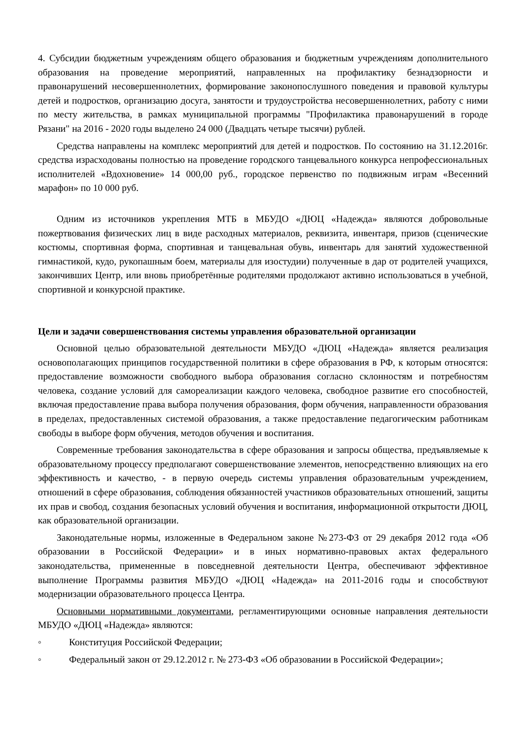4. Субсидии бюджетным учреждениям общего образования и бюджетным учреждениям дополнительного образования на проведение мероприятий, направленных на профилактику безнадзорности и правонарушений несовершеннолетних, формирование законопослушного поведения и правовой культуры детей и подростков, организацию досуга, занятости и трудоустройства несовершеннолетних, работу с ними по месту жительства, в рамках муниципальной программы "Профилактика правонарушений в городе Рязани" на 2016 - 2020 годы выделено 24 000 (Двадцать четыре тысячи) рублей.
Средства направлены на комплекс мероприятий для детей и подростков. По состоянию на 31.12.2016г. средства израсходованы полностью на проведение городского танцевального конкурса непрофессиональных исполнителей «Вдохновение» 14 000,00 руб., городское первенство по подвижным играм «Весенний марафон» по 10 000 руб.
Одним из источников укрепления МТБ в МБУДО «ДЮЦ «Надежда» являются добровольные пожертвования физических лиц в виде расходных материалов, реквизита, инвентаря, призов (сценические костюмы, спортивная форма, спортивная и танцевальная обувь, инвентарь для занятий художественной гимнастикой, кудо, рукопашным боем, материалы для изостудии) полученные в дар от родителей учащихся, закончивших Центр, или вновь приобретённые родителями продолжают активно использоваться в учебной, спортивной и конкурсной практике.
Цели и задачи совершенствования системы управления образовательной организации
Основной целью образовательной деятельности МБУДО «ДЮЦ «Надежда» является реализация основополагающих принципов государственной политики в сфере образования в РФ, к которым относятся: предоставление возможности свободного выбора образования согласно склонностям и потребностям человека, создание условий для самореализации каждого человека, свободное развитие его способностей, включая предоставление права выбора получения образования, форм обучения, направленности образования в пределах, предоставленных системой образования, а также предоставление педагогическим работникам свободы в выборе форм обучения, методов обучения и воспитания.
Современные требования законодательства в сфере образования и запросы общества, предъявляемые к образовательному процессу предполагают совершенствование элементов, непосредственно влияющих на его эффективность и качество, - в первую очередь системы управления образовательным учреждением, отношений в сфере образования, соблюдения обязанностей участников образовательных отношений, защиты их прав и свобод, создания безопасных условий обучения и воспитания, информационной открытости ДЮЦ, как образовательной организации.
Законодательные нормы, изложенные в Федеральном законе №273-ФЗ от 29 декабря 2012 года «Об образовании в Российской Федерации» и в иных нормативно-правовых актах федерального законодательства, примененные в повседневной деятельности Центра, обеспечивают эффективное выполнение Программы развития МБУДО «ДЮЦ «Надежда» на 2011-2016 годы и способствуют модернизации образовательного процесса Центра.
Основными нормативными документами, регламентирующими основные направления деятельности МБУДО «ДЮЦ «Надежда» являются:
◦ Конституция Российской Федерации;
◦ Федеральный закон от 29.12.2012 г. № 273-ФЗ «Об образовании в Российской Федерации»;